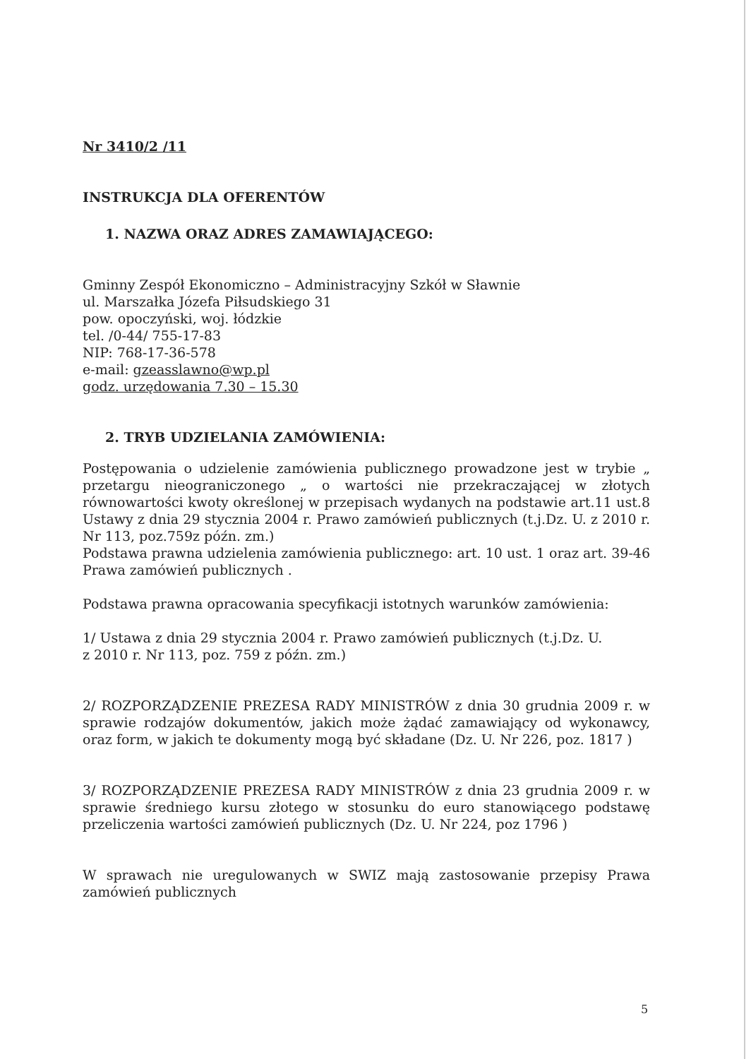Nr 3410/2 /11
INSTRUKCJA DLA OFERENTÓW
1. NAZWA ORAZ ADRES ZAMAWIAJĄCEGO:
Gminny Zespół Ekonomiczno – Administracyjny Szkół w Sławnie
ul. Marszałka Józefa Piłsudskiego 31
pow. opoczyński, woj. łódzkie
tel. /0-44/ 755-17-83
NIP: 768-17-36-578
e-mail: gzeasslawno@wp.pl
godz. urzędowania 7.30 – 15.30
2. TRYB UDZIELANIA ZAMÓWIENIA:
Postępowania o udzielenie zamówienia publicznego prowadzone jest w trybie „ przetargu nieograniczonego „ o wartości nie przekraczającej w złotych równowartości kwoty określonej w przepisach wydanych na podstawie art.11 ust.8 Ustawy z dnia 29 stycznia 2004 r. Prawo zamówień publicznych (t.j.Dz. U. z 2010 r. Nr 113, poz.759z późn. zm.)
Podstawa prawna udzielenia zamówienia publicznego: art. 10 ust. 1 oraz art. 39-46 Prawa zamówień publicznych .
Podstawa prawna opracowania specyfikacji istotnych warunków zamówienia:
1/ Ustawa z dnia 29 stycznia 2004 r. Prawo zamówień publicznych (t.j.Dz. U.
z 2010 r. Nr 113, poz. 759 z późn. zm.)
2/ ROZPORZĄDZENIE PREZESA RADY MINISTRÓW z dnia 30 grudnia 2009 r. w sprawie rodzajów dokumentów, jakich może żądać zamawiający od wykonawcy, oraz form, w jakich te dokumenty mogą być składane (Dz. U. Nr 226, poz. 1817 )
3/ ROZPORZĄDZENIE PREZESA RADY MINISTRÓW z dnia 23 grudnia 2009 r. w sprawie średniego kursu złotego w stosunku do euro stanowiącego podstawę przeliczenia wartości zamówień publicznych (Dz. U. Nr 224, poz 1796 )
W sprawach nie uregulowanych w SWIZ mają zastosowanie przepisy Prawa zamówień publicznych
5